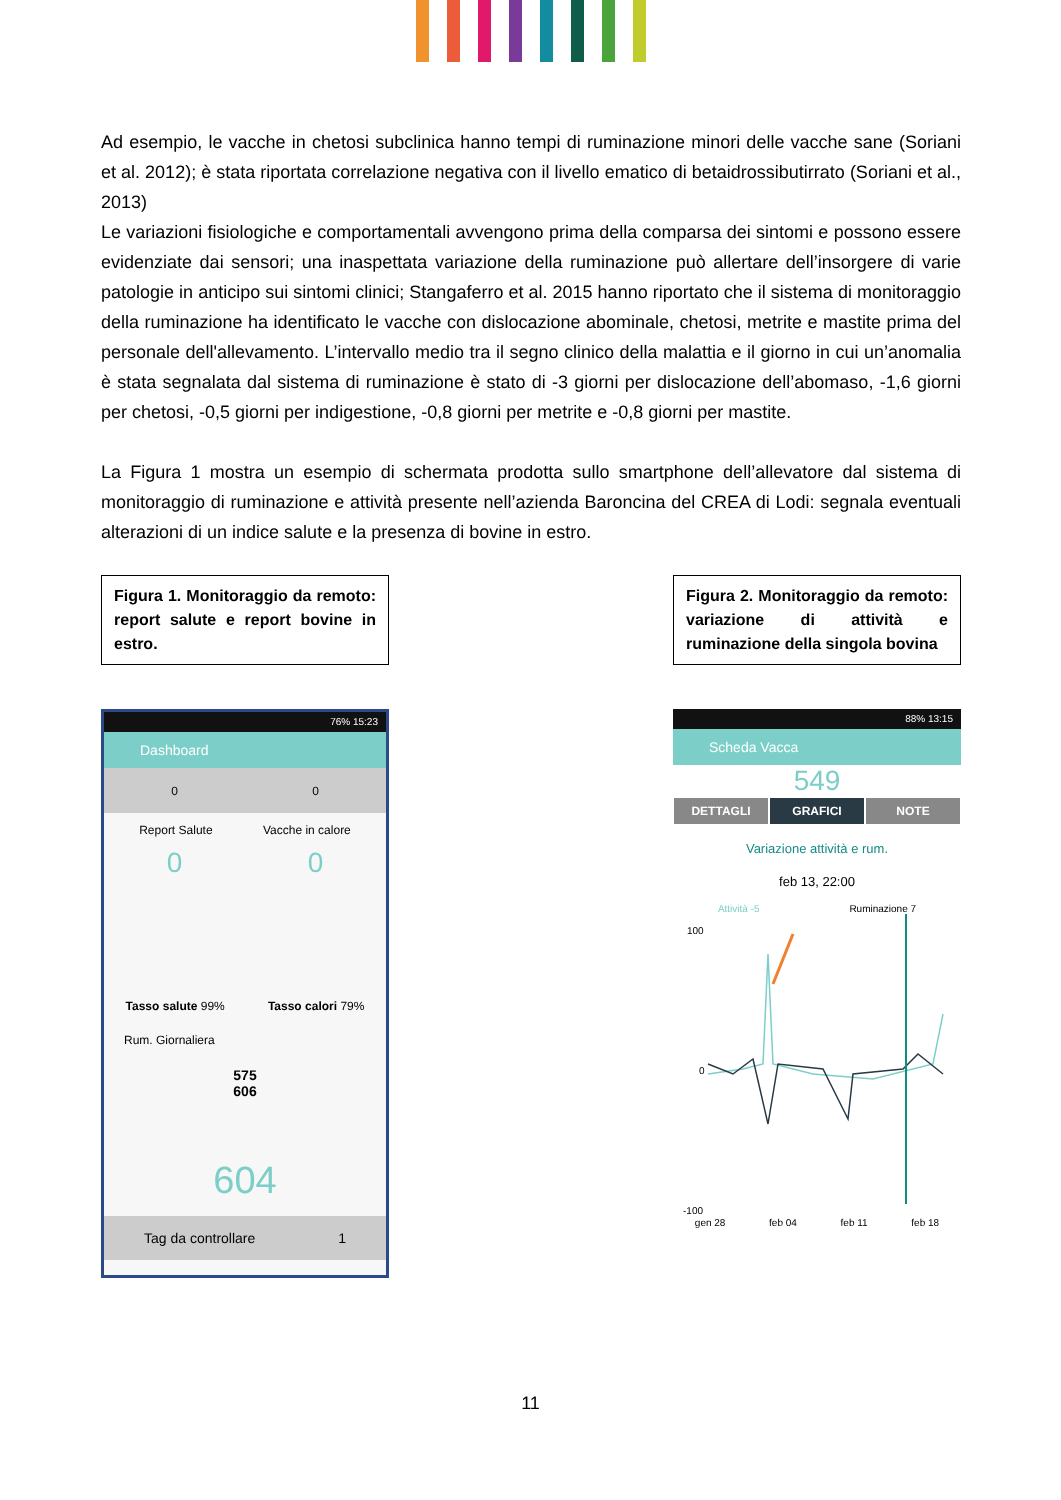Ad esempio, le vacche in chetosi subclinica hanno tempi di ruminazione minori delle vacche sane (Soriani et al. 2012); è stata riportata correlazione negativa con il livello ematico di betaidrossibutirrato (Soriani et al., 2013)
Le variazioni fisiologiche e comportamentali avvengono prima della comparsa dei sintomi e possono essere evidenziate dai sensori; una inaspettata variazione della ruminazione può allertare dell’insorgere di varie patologie in anticipo sui sintomi clinici; Stangaferro et al. 2015 hanno riportato che il sistema di monitoraggio della ruminazione ha identificato le vacche con dislocazione abominale, chetosi, metrite e mastite prima del personale dell'allevamento. L’intervallo medio tra il segno clinico della malattia e il giorno in cui un’anomalia è stata segnalata dal sistema di ruminazione è stato di -3 giorni per dislocazione dell’abomaso, -1,6 giorni per chetosi, -0,5 giorni per indigestione, -0,8 giorni per metrite e -0,8 giorni per mastite.
La Figura 1 mostra un esempio di schermata prodotta sullo smartphone dell’allevatore dal sistema di monitoraggio di ruminazione e attività presente nell’azienda Baroncina del CREA di Lodi: segnala eventuali alterazioni di un indice salute e la presenza di bovine in estro.
Figura 1. Monitoraggio da remoto: report salute e report bovine in estro.
76% 15:23
Dashboard
0 0
Report Salute Vacche in calore
0 0
Tasso salute 99% Tasso calori 79%
Rum. Giornaliera
575
606
604
Tag da controllare 1
Figura 2. Monitoraggio da remoto: variazione di attività e ruminazione della singola bovina
88% 13:15
Scheda Vacca
549
DETTAGLI GRAFICI NOTE
Variazione attività e rum.
feb 13, 22:00
Attività -5 Ruminazione 7
100
0
-100
gen 28 feb 04 feb 11 feb 18
11